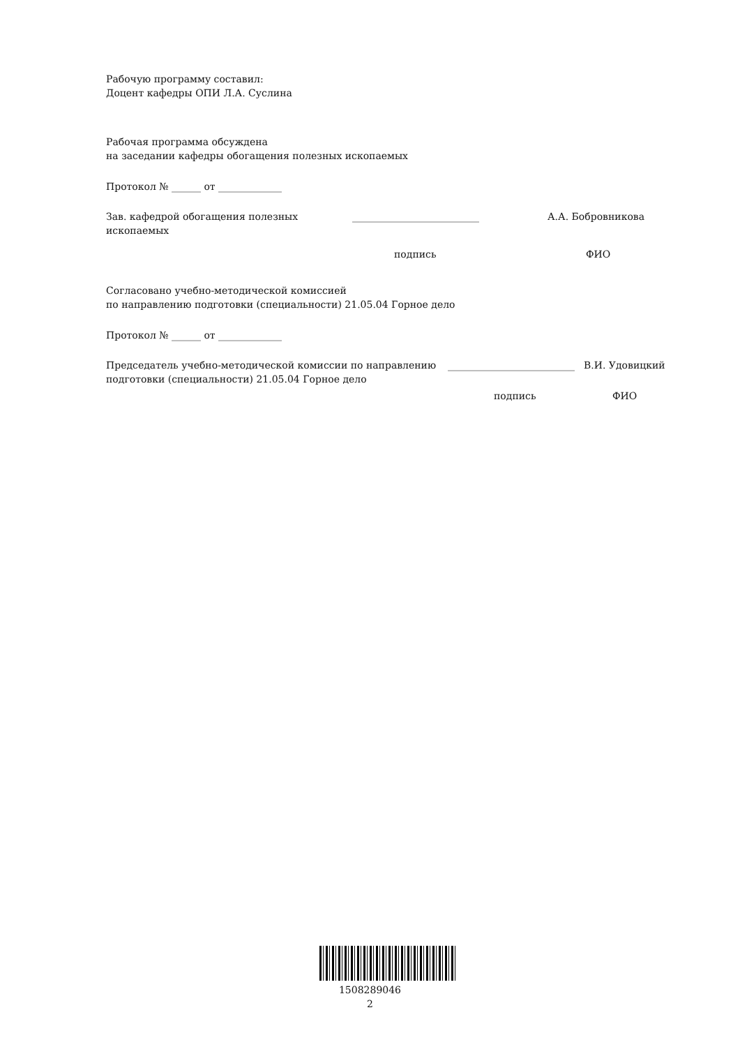Рабочую программу составил:
Доцент кафедры ОПИ Л.А. Суслина
Рабочая программа обсуждена
на заседании кафедры обогащения полезных ископаемых
Протокол № ______ от _____________
Зав. кафедрой обогащения полезных ископаемых
__________________________ А.А. Бобровникова
подпись ФИО
Согласовано учебно-методической комиссией
по направлению подготовки (специальности) 21.05.04 Горное дело
Протокол № ______ от _____________
Председатель учебно-методической комиссии по направлению подготовки (специальности) 21.05.04 Горное дело
__________________________
В.И. Удовицкий
подпись ФИО
1508289046
2